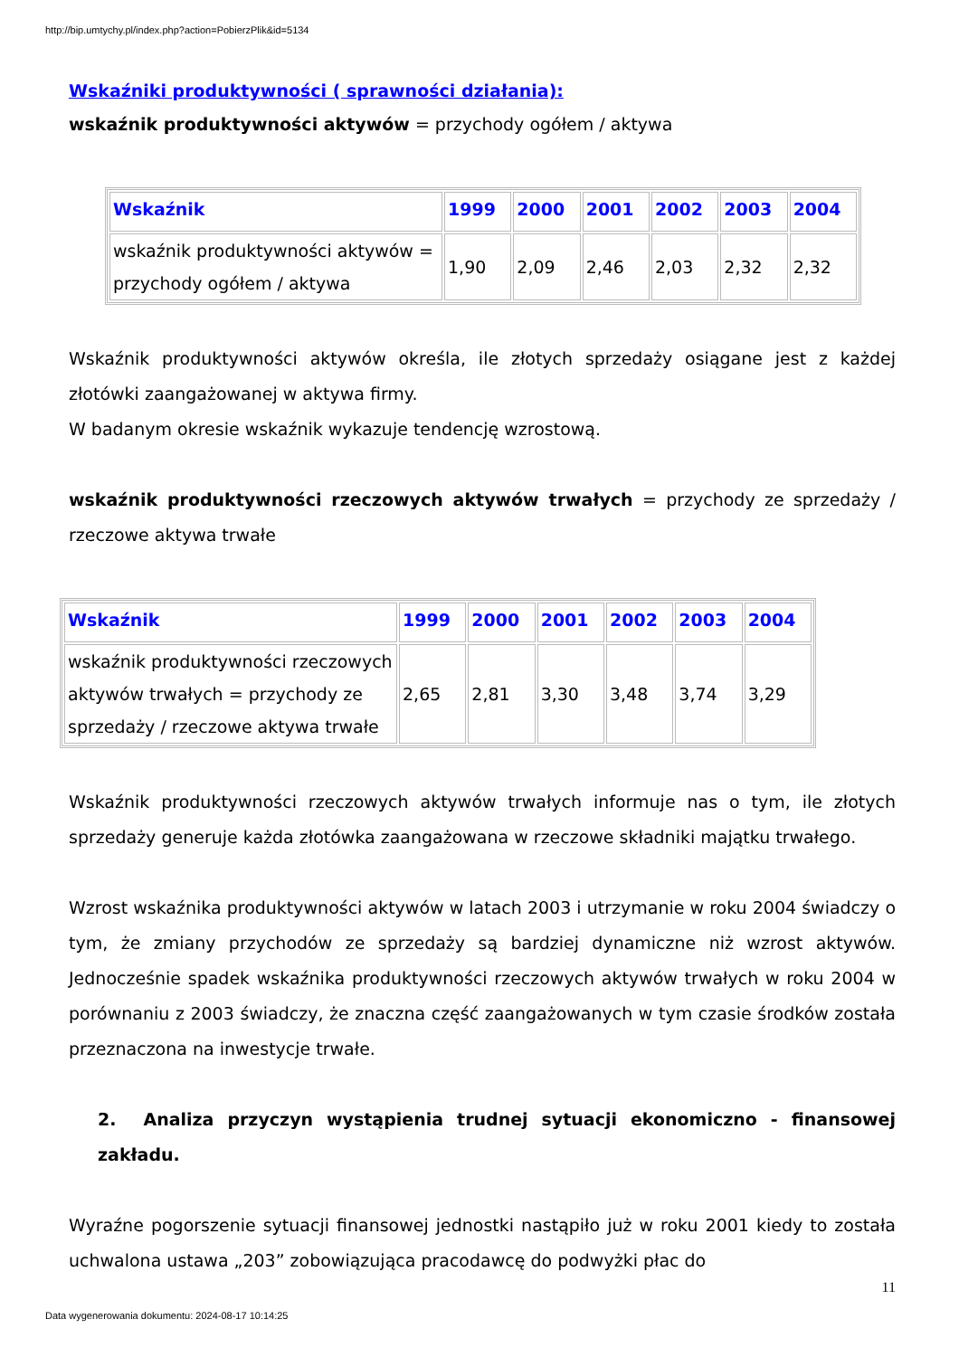http://bip.umtychy.pl/index.php?action=PobierzPlik&id=5134
Wskaźniki produktywności ( sprawności działania):
wskaźnik produktywności aktywów = przychody ogółem / aktywa
| Wskaźnik | 1999 | 2000 | 2001 | 2002 | 2003 | 2004 |
| --- | --- | --- | --- | --- | --- | --- |
| wskaźnik produktywności aktywów = przychody ogółem / aktywa | 1,90 | 2,09 | 2,46 | 2,03 | 2,32 | 2,32 |
Wskaźnik produktywności aktywów określa, ile złotych sprzedaży osiągane jest z każdej złotówki zaangażowanej w aktywa firmy.
W badanym okresie wskaźnik wykazuje tendencję wzrostową.
wskaźnik produktywności rzeczowych aktywów trwałych = przychody ze sprzedaży / rzeczowe aktywa trwałe
| Wskaźnik | 1999 | 2000 | 2001 | 2002 | 2003 | 2004 |
| --- | --- | --- | --- | --- | --- | --- |
| wskaźnik produktywności rzeczowych aktywów trwałych = przychody ze sprzedaży / rzeczowe aktywa trwałe | 2,65 | 2,81 | 3,30 | 3,48 | 3,74 | 3,29 |
Wskaźnik produktywności rzeczowych aktywów trwałych informuje nas o tym, ile złotych sprzedaży generuje każda złotówka zaangażowana w rzeczowe składniki majątku trwałego.
Wzrost wskaźnika produktywności aktywów w latach 2003 i utrzymanie w roku 2004 świadczy o tym, że zmiany przychodów ze sprzedaży są bardziej dynamiczne niż wzrost aktywów. Jednocześnie spadek wskaźnika produktywności rzeczowych aktywów trwałych w roku 2004 w porównaniu z 2003 świadczy, że znaczna część zaangażowanych w tym czasie środków została przeznaczona na inwestycje trwałe.
2. Analiza przyczyn wystąpienia trudnej sytuacji ekonomiczno - finansowej zakładu.
Wyraźne pogorszenie sytuacji finansowej jednostki nastąpiło już w roku 2001 kiedy to została uchwalona ustawa „203” zobowiązująca pracodawcę do podwyżki płac do
11
Data wygenerowania dokumentu: 2024-08-17 10:14:25